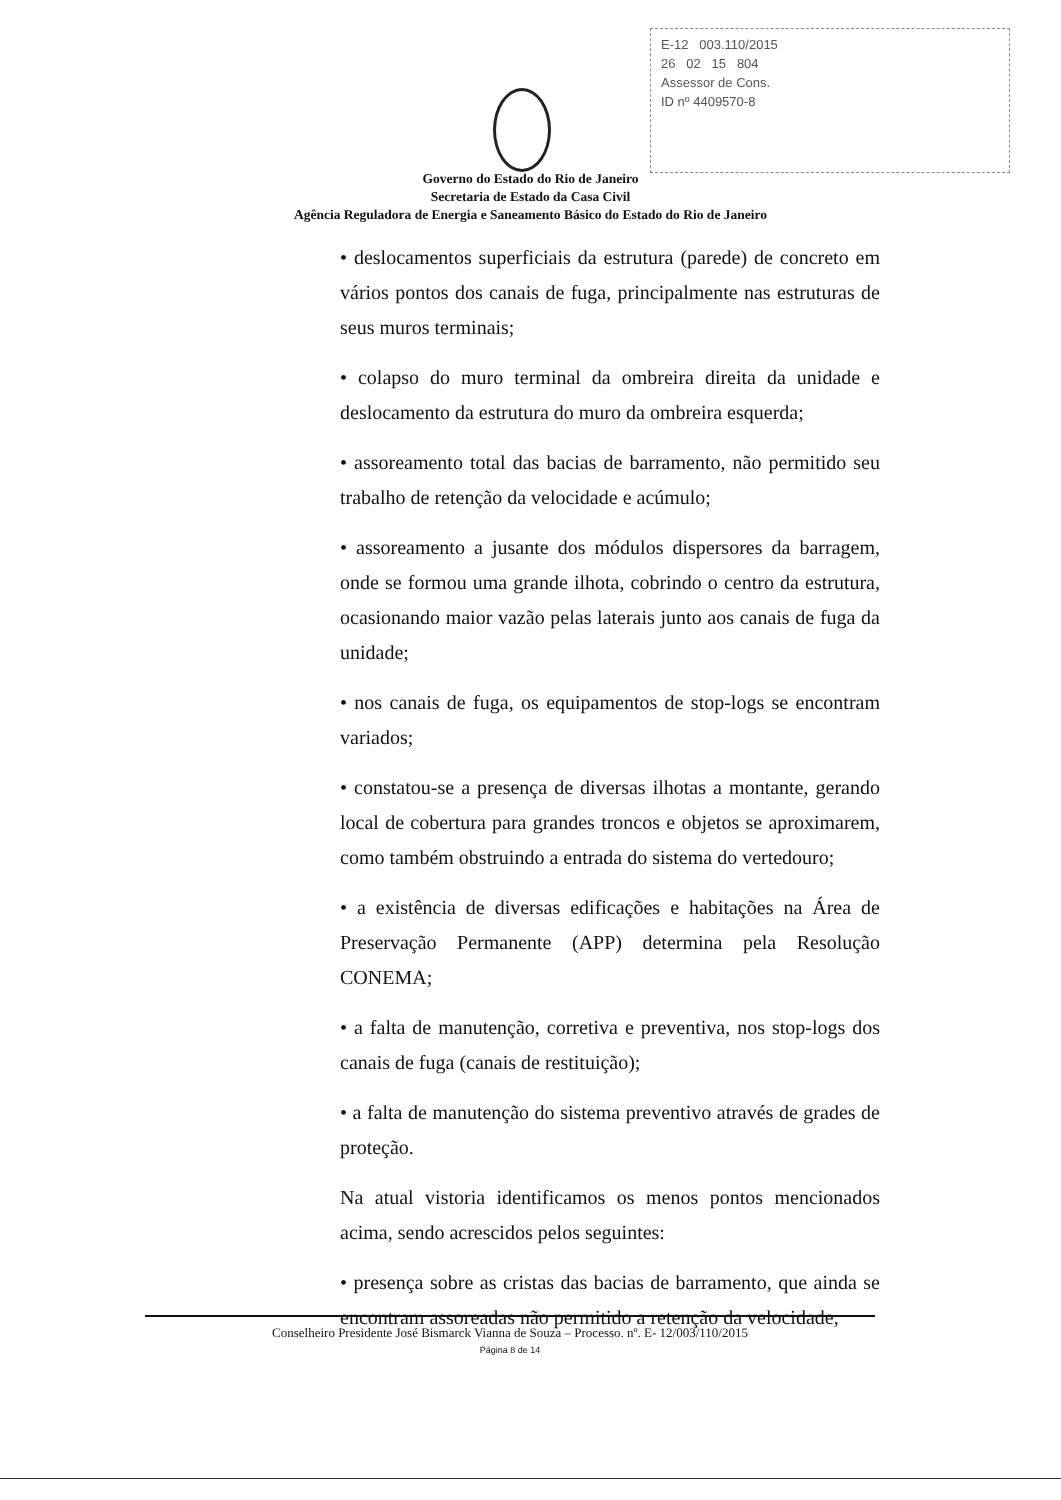E-12 003.110/2015
26 02 15 804
Assessor de Cons.
ID nº 4409570-8
Governo do Estado do Rio de Janeiro
Secretaria de Estado da Casa Civil
Agência Reguladora de Energia e Saneamento Básico do Estado do Rio de Janeiro
• deslocamentos superficiais da estrutura (parede) de concreto em vários pontos dos canais de fuga, principalmente nas estruturas de seus muros terminais;
• colapso do muro terminal da ombreira direita da unidade e deslocamento da estrutura do muro da ombreira esquerda;
• assoreamento total das bacias de barramento, não permitido seu trabalho de retenção da velocidade e acúmulo;
• assoreamento a jusante dos módulos dispersores da barragem, onde se formou uma grande ilhota, cobrindo o centro da estrutura, ocasionando maior vazão pelas laterais junto aos canais de fuga da unidade;
• nos canais de fuga, os equipamentos de stop-logs se encontram variados;
• constatou-se a presença de diversas ilhotas a montante, gerando local de cobertura para grandes troncos e objetos se aproximarem, como também obstruindo a entrada do sistema do vertedouro;
• a existência de diversas edificações e habitações na Área de Preservação Permanente (APP) determina pela Resolução CONEMA;
• a falta de manutenção, corretiva e preventiva, nos stop-logs dos canais de fuga (canais de restituição);
• a falta de manutenção do sistema preventivo através de grades de proteção.
Na atual vistoria identificamos os menos pontos mencionados acima, sendo acrescidos pelos seguintes:
• presença sobre as cristas das bacias de barramento, que ainda se encontram assoreadas não permitido a retenção da velocidade,
Conselheiro Presidente José Bismarck Vianna de Souza – Processo. nº. E- 12/003/110/2015
Página 8 de 14